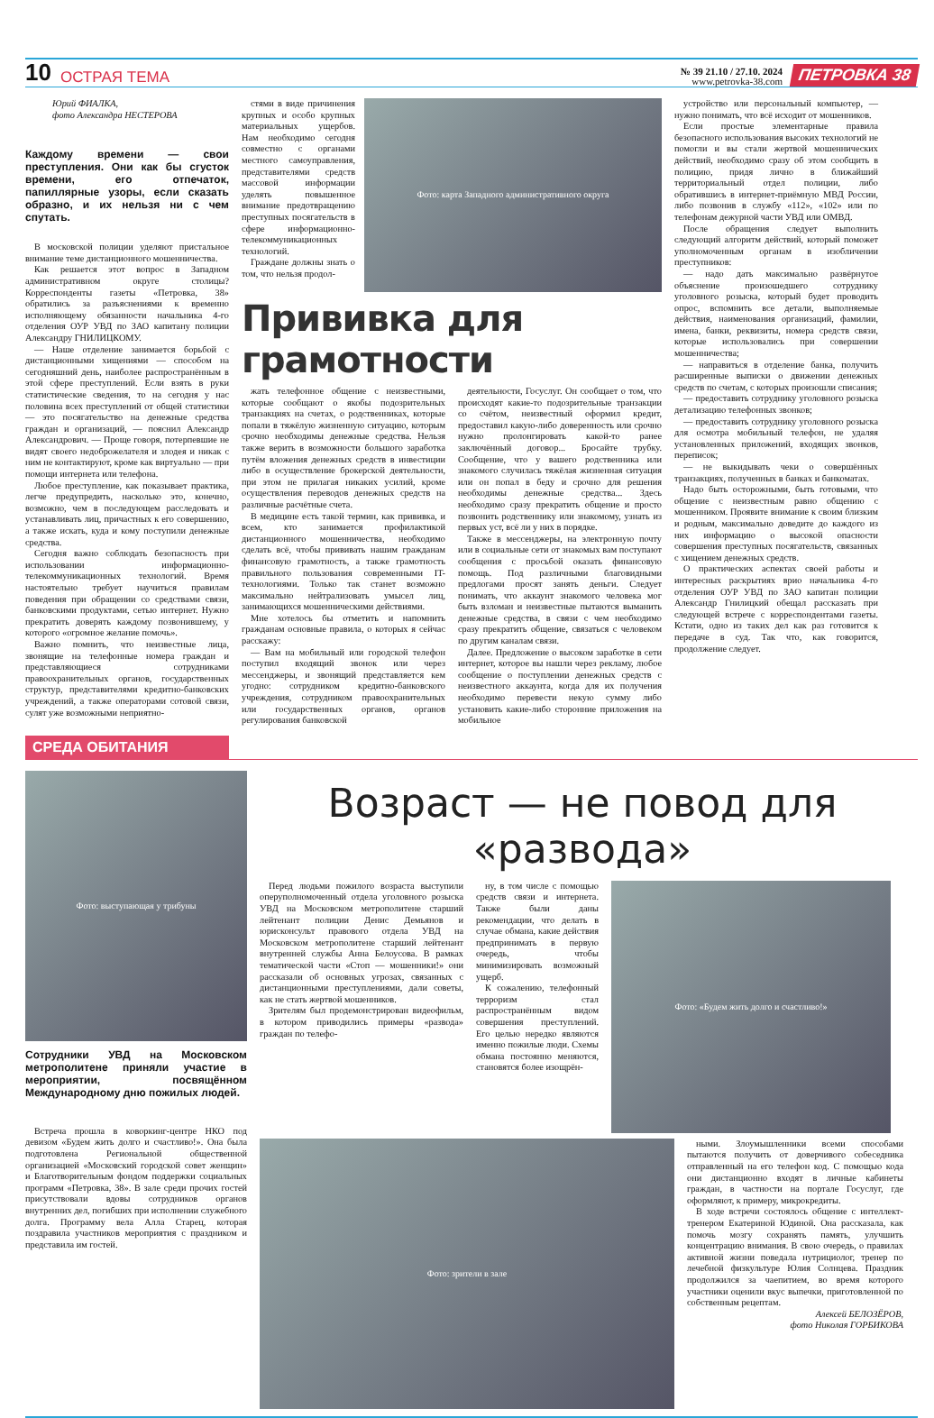10 ОСТРАЯ ТЕМА № 39 21.10 / 27.10. 2024
www.petrovka-38.com ПЕТРОВКА 38
Юрий ФИАЛКА,
фото Александра НЕСТЕРОВА
Каждому времени — свои преступления. Они как бы сгусток времени, его отпечаток, папиллярные узоры, если сказать образно, и их нельзя ни с чем спутать.
В московской полиции уделяют пристальное внимание теме дистанционного мошенничества.
Как решается этот вопрос в Западном административном округе столицы? Корреспонденты газеты «Петровка, 38» обратились за разъяснениями к временно исполняющему обязанности начальника 4-го отделения ОУР УВД по ЗАО капитану полиции Александру ГНИЛИЦКОМУ.
— Наше отделение занимается борьбой с дистанционными хищениями — способом на сегодняшний день, наиболее распространённым в этой сфере преступлений. Если взять в руки статистические сведения, то на сегодня у нас половина всех преступлений от общей статистики — это посягательство на денежные средства граждан и организаций, — пояснил Александр Александрович. — Проще говоря, потерпевшие не видят своего недоброжелателя и злодея и никак с ним не контактируют, кроме как виртуально — при помощи интернета или телефона.
Любое преступление, как показывает практика, легче предупредить, насколько это, конечно, возможно, чем в последующем расследовать и устанавливать лиц, причастных к его совершению, а также искать, куда и кому поступили денежные средства.
Сегодня важно соблюдать безопасность при использовании информационно-телекоммуникационных технологий. Время настоятельно требует научиться правилам поведения при обращении со средствами связи, банковскими продуктами, сетью интернет. Нужно прекратить доверять каждому позвонившему, у которого «огромное желание помочь».
Важно помнить, что неизвестные лица, звонящие на телефонные номера граждан и представляющиеся сотрудниками правоохранительных органов, государственных структур, представителями кредитно-банковских учреждений, а также операторами сотовой связи, сулят уже возможными неприятно-
стями в виде причинения крупных и особо крупных материальных ущербов. Нам необходимо сегодня совместно с органами местного самоуправления, представителями средств массовой информации уделять повышенное внимание предотвращению преступных посягательств в сфере информационно-телекоммуникационных технологий.
Граждане должны знать о том, что нельзя продол-
Фото: карта Западного административного округа
Прививка для грамотности
жать телефонное общение с неизвестными, которые сообщают о якобы подозрительных транзакциях на счетах, о родственниках, которые попали в тяжёлую жизненную ситуацию, которым срочно необходимы денежные средства. Нельзя также верить в возможности большого заработка путём вложения денежных средств в инвестиции либо в осуществление брокерской деятельности, при этом не прилагая никаких усилий, кроме осуществления переводов денежных средств на различные расчётные счета.
В медицине есть такой термин, как прививка, и всем, кто занимается профилактикой дистанционного мошенничества, необходимо сделать всё, чтобы прививать нашим гражданам финансовую грамотность, а также грамотность правильного пользования современными IT-технологиями. Только так станет возможно максимально нейтрализовать умысел лиц, занимающихся мошенническими действиями.
Мне хотелось бы отметить и напомнить гражданам основные правила, о которых я сейчас расскажу:
— Вам на мобильный или городской телефон поступил входящий звонок или через мессенджеры, и звонящий представляется кем угодно: сотрудником кредитно-банковского учреждения, сотрудником правоохранительных или государственных органов, органов регулирования банковской
деятельности, Госуслуг. Он сообщает о том, что происходят какие-то подозрительные транзакции со счётом, неизвестный оформил кредит, предоставил какую-либо доверенность или срочно нужно пролонгировать какой-то ранее заключённый договор... Бросайте трубку. Сообщение, что у вашего родственника или знакомого случилась тяжёлая жизненная ситуация или он попал в беду и срочно для решения необходимы денежные средства... Здесь необходимо сразу прекратить общение и просто позвонить родственнику или знакомому, узнать из первых уст, всё ли у них в порядке.
Также в мессенджеры, на электронную почту или в социальные сети от знакомых вам поступают сообщения с просьбой оказать финансовую помощь. Под различными благовидными предлогами просят занять деньги. Следует понимать, что аккаунт знакомого человека мог быть взломан и неизвестные пытаются выманить денежные средства, в связи с чем необходимо сразу прекратить общение, связаться с человеком по другим каналам связи.
Далее. Предложение о высоком заработке в сети интернет, которое вы нашли через рекламу, любое сообщение о поступлении денежных средств с неизвестного аккаунта, когда для их получения необходимо перевести некую сумму либо установить какие-либо сторонние приложения на мобильное
устройство или персональный компьютер, — нужно понимать, что всё исходит от мошенников.
Если простые элементарные правила безопасного использования высоких технологий не помогли и вы стали жертвой мошеннических действий, необходимо сразу об этом сообщить в полицию, придя лично в ближайший территориальный отдел полиции, либо обратившись в интернет-приёмную МВД России, либо позвонив в службу «112», «102» или по телефонам дежурной части УВД или ОМВД.
После обращения следует выполнить следующий алгоритм действий, который поможет уполномоченным органам в изобличении преступников:
— надо дать максимально развёрнутое объяснение произошедшего сотруднику уголовного розыска, который будет проводить опрос, вспомнить все детали, выполняемые действия, наименования организаций, фамилии, имена, банки, реквизиты, номера средств связи, которые использовались при совершении мошенничества;
— направиться в отделение банка, получить расширенные выписки о движении денежных средств по счетам, с которых произошли списания;
— предоставить сотруднику уголовного розыска детализацию телефонных звонков;
— предоставить сотруднику уголовного розыска для осмотра мобильный телефон, не удаляя установленных приложений, входящих звонков, переписок;
— не выкидывать чеки о совершённых транзакциях, полученных в банках и банкоматах.
Надо быть осторожными, быть готовыми, что общение с неизвестным равно общению с мошенником. Проявите внимание к своим близким и родным, максимально доведите до каждого из них информацию о высокой опасности совершения преступных посягательств, связанных с хищением денежных средств.
О практических аспектах своей работы и интересных раскрытиях врио начальника 4-го отделения ОУР УВД по ЗАО капитан полиции Александр Гнилицкий обещал рассказать при следующей встрече с корреспондентами газеты. Кстати, одно из таких дел как раз готовится к передаче в суд. Так что, как говорится, продолжение следует.
СРЕДА ОБИТАНИЯ
Фото: выступающая у трибуны
Сотрудники УВД на Московском метрополитене приняли участие в мероприятии, посвящённом Международному дню пожилых людей.
Встреча прошла в коворкинг-центре НКО под девизом «Будем жить долго и счастливо!». Она была подготовлена Региональной общественной организацией «Московский городской совет женщин» и Благотворительным фондом поддержки социальных программ «Петровка, 38». В зале среди прочих гостей присутствовали вдовы сотрудников органов внутренних дел, погибших при исполнении служебного долга. Программу вела Алла Старец, которая поздравила участников мероприятия с праздником и представила им гостей.
Возраст — не повод для «развода»
Перед людьми пожилого возраста выступили оперуполномоченный отдела уголовного розыска УВД на Московском метрополитене старший лейтенант полиции Денис Демьянов и юрисконсульт правового отдела УВД на Московском метрополитене старший лейтенант внутренней службы Анна Белоусова. В рамках тематической части «Стоп — мошенники!» они рассказали об основных угрозах, связанных с дистанционными преступлениями, дали советы, как не стать жертвой мошенников.
Зрителям был продемонстрирован видеофильм, в котором приводились примеры «развода» граждан по телефо-
ну, в том числе с помощью средств связи и интернета. Также были даны рекомендации, что делать в случае обмана, какие действия предпринимать в первую очередь, чтобы минимизировать возможный ущерб.
К сожалению, телефонный терроризм стал распространённым видом совершения преступлений. Его целью нередко являются именно пожилые люди. Схемы обмана постоянно меняются, становятся более изощрён-
Фото: «Будем жить долго и счастливо!»
Фото: зрители в зале
ными. Злоумышленники всеми способами пытаются получить от доверчивого собеседника отправленный на его телефон код. С помощью кода они дистанционно входят в личные кабинеты граждан, в частности на портале Госуслуг, где оформляют, к примеру, микрокредиты.
В ходе встречи состоялось общение с интеллект-тренером Екатериной Юдиной. Она рассказала, как помочь мозгу сохранять память, улучшить концентрацию внимания. В свою очередь, о правилах активной жизни поведала нутрициолог, тренер по лечебной физкультуре Юлия Солнцева. Праздник продолжился за чаепитием, во время которого участники оценили вкус выпечки, приготовленной по собственным рецептам.
Алексей БЕЛОЗЁРОВ,
фото Николая ГОРБИКОВА